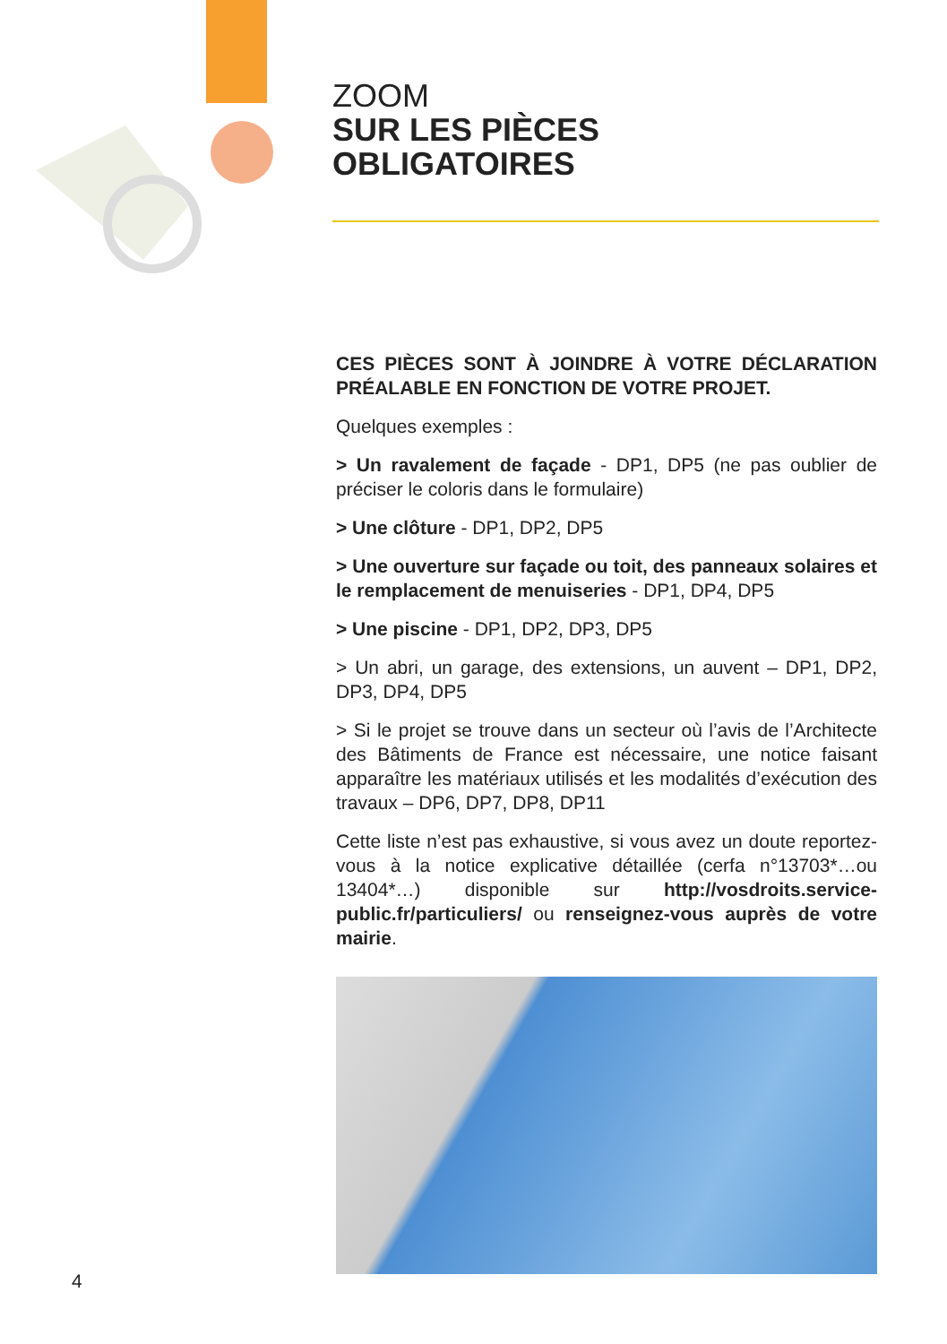ZOOM
SUR LES PIÈCES
OBLIGATOIRES
CES PIÈCES SONT À JOINDRE À VOTRE DÉCLARATION PRÉALABLE EN FONCTION DE VOTRE PROJET.
Quelques exemples :
> Un ravalement de façade - DP1, DP5 (ne pas oublier de préciser le coloris dans le formulaire)
> Une clôture - DP1, DP2, DP5
> Une ouverture sur façade ou toit, des panneaux solaires et le remplacement de menuiseries - DP1, DP4, DP5
> Une piscine - DP1, DP2, DP3, DP5
> Un abri, un garage, des extensions, un auvent – DP1, DP2, DP3, DP4, DP5
> Si le projet se trouve dans un secteur où l’avis de l’Architecte des Bâtiments de France est nécessaire, une notice faisant apparaître les matériaux utilisés et les modalités d’exécution des travaux – DP6, DP7, DP8, DP11
Cette liste n’est pas exhaustive, si vous avez un doute reportez-vous à la notice explicative détaillée (cerfa n°13703*…ou 13404*…) disponible sur http://vosdroits.service-public.fr/particuliers/ ou renseignez-vous auprès de votre mairie.
4